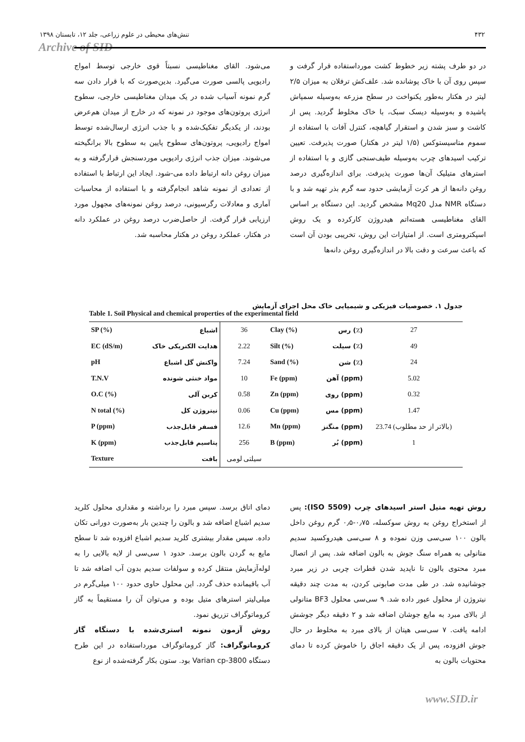۴۳۲ تنش‌های محیطی در علوم زراعی، جلد ۱۲، تابستان ۱۳۹۸
Archive of SID
در دو طرف پشته زیر خطوط کشت مورداستفاده قرار گرفت و سپس روی آن با خاک پوشانده شد. علف‌کش ترفلان به میزان ۲/۵ لیتر در هکتار به‌طور یکنواخت در سطح مزرعه به‌وسیله سمپاش پاشیده و به‌وسیله دیسک سبک، با خاک مخلوط گردید. پس از کاشت و سبز شدن و استقرار گیاهچه، کنترل آفات با استفاده از سموم متاسیستوکس (۱/۵ لیتر در هکتار) صورت پذیرفت. تعیین ترکیب اسیدهای چرب به‌وسیله طیف‌سنجی گازی و با استفاده از استرهای متیلیک آن‌ها صورت پذیرفت. برای اندازه‌گیری درصد روغن دانه‌ها از هر کرت آزمایشی حدود سه گرم بذر تهیه شد و با دستگاه NMR مدل Mq20 مشخص گردید. این دستگاه بر اساس القای مغناطیسی هسته‌اتم هیدروژن کارکرده و یک روش اسپکترومتری است. از امتیازات این روش، تخریبی بودن آن است که باعث سرعت و دقت بالا در اندازه‌گیری روغن دانه‌ها
می‌شود. القای مغناطیسی نسبتاً قوی خارجی توسط امواج رادیویی پالسی صورت می‌گیرد. بدین‌صورت که با قرار دادن سه گرم نمونه آسیاب شده در یک میدان مغناطیسی خارجی، سطوح انرژی پروتون‌های موجود در نمونه که در خارج از میدان هم‌عرض بودند، از یکدیگر تفکیک‌شده و با جذب انرژی ارسال‌شده توسط امواج رادیویی، پروتون‌های سطوح پایین به سطوح بالا برانگیخته می‌شوند. میزان جذب انرژی رادیویی موردسنجش قرارگرفته و به میزان روغن دانه ارتباط داده می-شود. ایجاد این ارتباط با استفاده از تعدادی از نمونه شاهد انجام‌گرفته و با استفاده از محاسبات آماری و معادلات رگرسیونی، درصد روغن نمونه‌های مجهول مورد ارزیابی قرار گرفت. از حاصل‌ضرب درصد روغن در عملکرد دانه در هکتار، عملکرد روغن در هکتار محاسبه شد.
جدول ۱. خصوصیات فیزیکی و شیمیایی خاک محل اجرای آزمایش
Table 1. Soil Physical and chemical properties of the experimental field
| SP (%) | اشباع | 36 | Clay (%) | رس (٪) | 27 |
| EC (dS/m) | هدایت الکتریکی خاک | 2.22 | Silt (%) | سیلت (٪) | 49 |
| pH | واکنش گل اشباع | 7.24 | Sand (%) | شن (٪) | 24 |
| T.N.V | مواد خنثی شونده | 10 | Fe (ppm) | آهن (ppm) | 5.02 |
| O.C (%) | کربن آلی | 0.58 | Zn (ppm) | روی (ppm) | 0.32 |
| N total (%) | نیتروژن کل | 0.06 | Cu (ppm) | مس (ppm) | 1.47 |
| P (ppm) | فسفر قابل‌جذب | 12.6 | Mn (ppm) | منگنز (ppm) | 23.74 (بالاتر از حد مطلوب) |
| K (ppm) | پتاسیم قابل‌جذب | 256 | B (ppm) | بُر (ppm) | 1 |
| Texture | بافت | سیلتی لومی | | | |
روش تهیه متیل استر اسیدهای چرب (ISO 5509): پس از استخراج روغن به روش سوکسله، ۰٫۷۵-۰٫۵ گرم روغن داخل بالون ۱۰۰ سی‌سی وزن نموده و ۸ سی‌سی هیدروکسید سدیم متانولی به همراه سنگ جوش به بالون اضافه شد. پس از اتصال مبرد محتوی بالون تا ناپدید شدن قطرات چربی در زیر مبرد جوشانیده شد. در طی مدت صابونی کردن، به مدت چند دقیقه نیتروژن از محلول عبور داده شد. ۹ سی‌سی محلول BF3 متانولی از بالای مبرد به مایع جوشان اضافه شد و ۲ دقیقه دیگر جوشش ادامه یافت. ۷ سی‌سی هپتان از بالای مبرد به مخلوط در حال جوش افزوده، پس از یک دقیقه اجاق را خاموش کرده تا دمای محتویات بالون به
دمای اتاق برسد. سپس مبرد را برداشته و مقداری محلول کلرید سدیم اشباع اضافه شد و بالون را چندین بار به‌صورت دورانی تکان داده. سپس مقدار بیشتری کلرید سدیم اشباع افزوده شد تا سطح مایع به گردن بالون برسد. حدود ۱ سی‌سی از لایه بالایی را به لوله‌آزمایش منتقل کرده و سولفات سدیم بدون آب اضافه شد تا آب باقیمانده حذف گردد. این محلول حاوی حدود ۱۰۰ میلی‌گرم در میلی‌لیتر استرهای متیل بوده و می‌توان آن را مستقیماً به گاز کروماتوگراف تزریق نمود.
روش آزمون نمونه استری‌شده با دستگاه گاز کروماتوگراف: گاز کروماتوگراف مورداستفاده در این طرح دستگاه Varian cp-3800 بود. ستون بکار گرفته‌شده از نوع
www.SID.ir